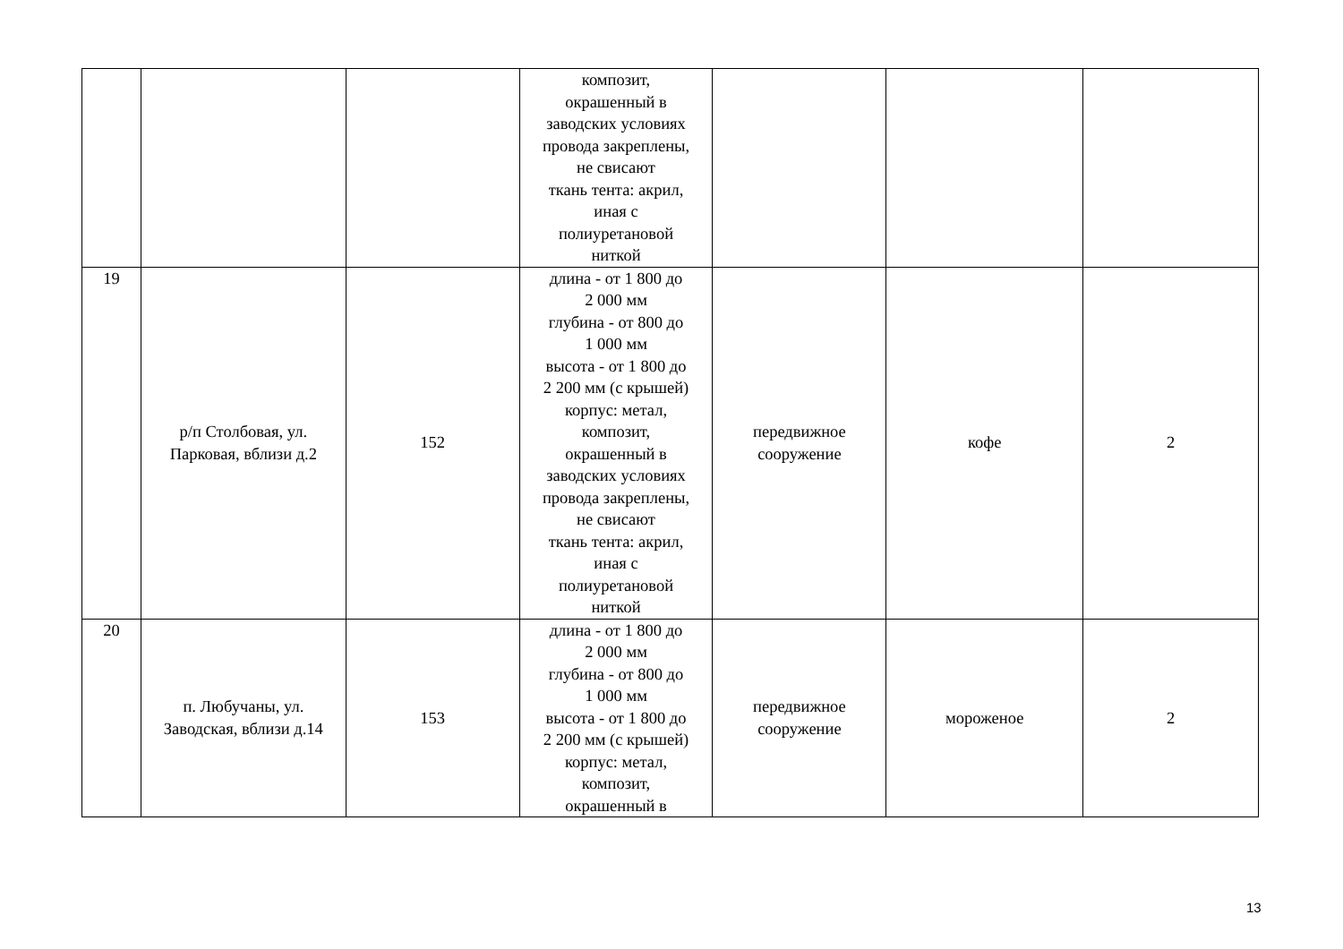| | | | композит, окрашенный в заводских условиях провода закреплены, не свисают ткань тента: акрил, иная с полиуретановой ниткой | | | |
| 19 | р/п Столбовая, ул. Парковая, вблизи д.2 | 152 | длина - от 1 800 до 2 000 мм глубина - от 800 до 1 000 мм высота - от 1 800 до 2 200 мм (с крышей) корпус: метал, композит, окрашенный в заводских условиях провода закреплены, не свисают ткань тента: акрил, иная с полиуретановой ниткой | передвижное сооружение | кофе | 2 |
| 20 | п. Любучаны, ул. Заводская, вблизи д.14 | 153 | длина - от 1 800 до 2 000 мм глубина - от 800 до 1 000 мм высота - от 1 800 до 2 200 мм (с крышей) корпус: метал, композит, окрашенный в | передвижное сооружение | мороженое | 2 |
13